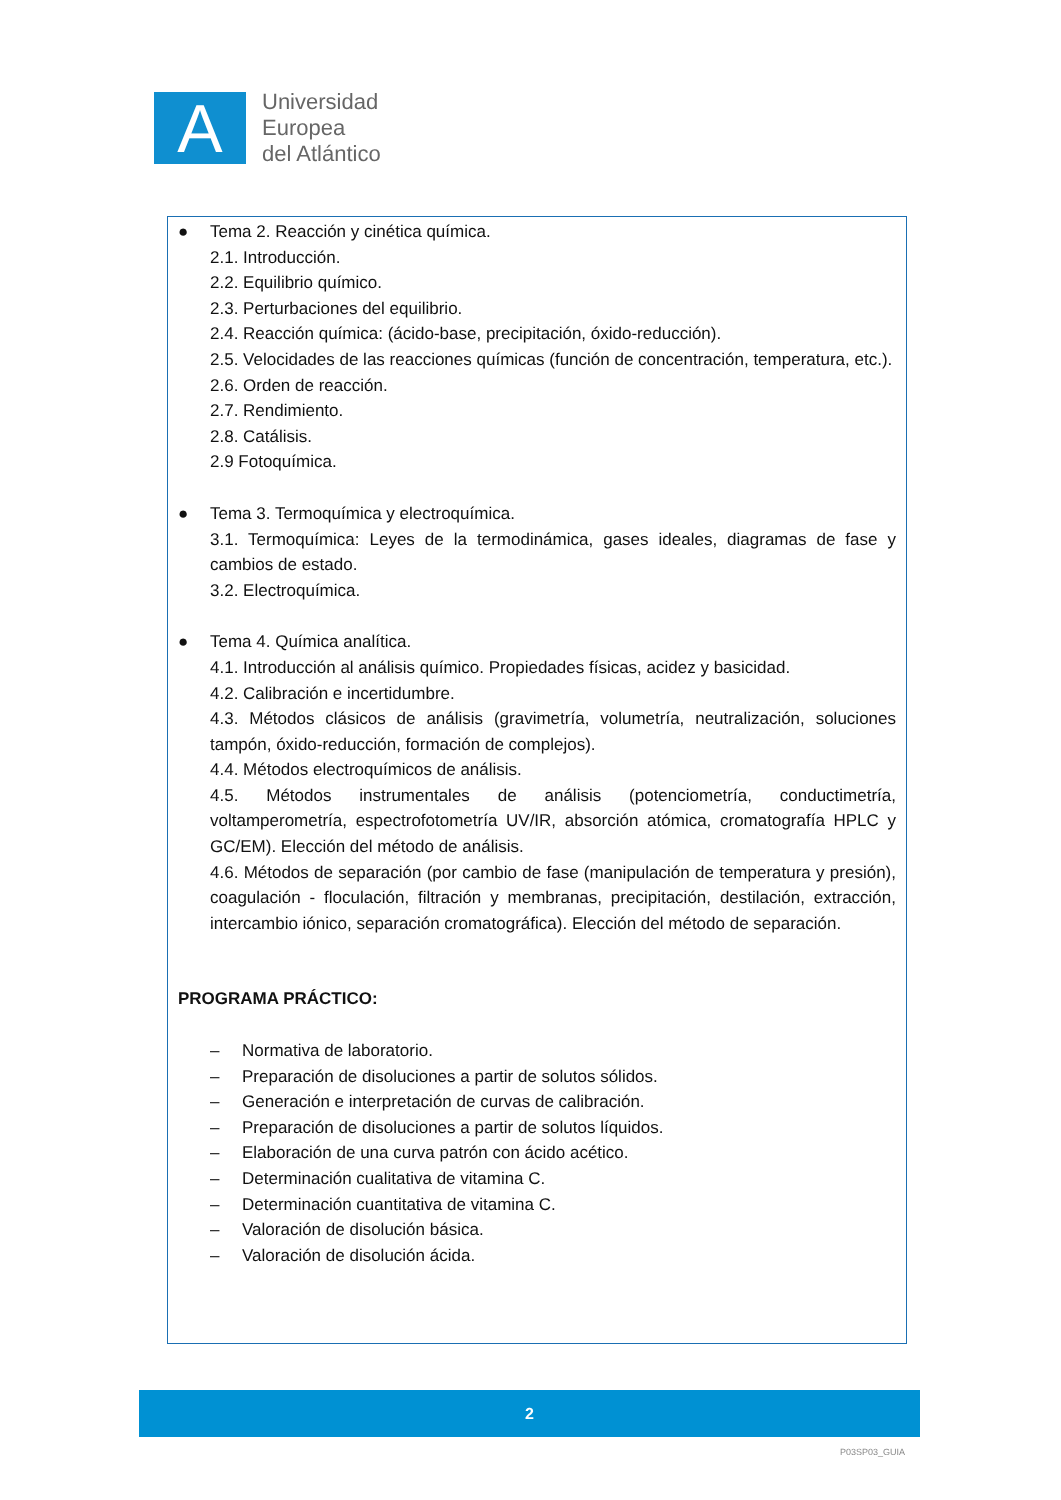A
Universidad
Europea
del Atlántico
● Tema 2. Reacción y cinética química.
2.1. Introducción.
2.2. Equilibrio químico.
2.3. Perturbaciones del equilibrio.
2.4. Reacción química: (ácido-base, precipitación, óxido-reducción).
2.5. Velocidades de las reacciones químicas (función de concentración, temperatura, etc.).
2.6. Orden de reacción.
2.7. Rendimiento.
2.8. Catálisis.
2.9 Fotoquímica.
● Tema 3. Termoquímica y electroquímica.
3.1. Termoquímica: Leyes de la termodinámica, gases ideales, diagramas de fase y cambios de estado.
3.2. Electroquímica.
● Tema 4. Química analítica.
4.1. Introducción al análisis químico. Propiedades físicas, acidez y basicidad.
4.2. Calibración e incertidumbre.
4.3. Métodos clásicos de análisis (gravimetría, volumetría, neutralización, soluciones tampón, óxido-reducción, formación de complejos).
4.4. Métodos electroquímicos de análisis.
4.5. Métodos instrumentales de análisis (potenciometría, conductimetría, voltamperometría, espectrofotometría UV/IR, absorción atómica, cromatografía HPLC y GC/EM). Elección del método de análisis.
4.6. Métodos de separación (por cambio de fase (manipulación de temperatura y presión), coagulación - floculación, filtración y membranas, precipitación, destilación, extracción, intercambio iónico, separación cromatográfica). Elección del método de separación.
PROGRAMA PRÁCTICO:
– Normativa de laboratorio.
– Preparación de disoluciones a partir de solutos sólidos.
– Generación e interpretación de curvas de calibración.
– Preparación de disoluciones a partir de solutos líquidos.
– Elaboración de una curva patrón con ácido acético.
– Determinación cualitativa de vitamina C.
– Determinación cuantitativa de vitamina C.
– Valoración de disolución básica.
– Valoración de disolución ácida.
2
P03SP03_GUIA